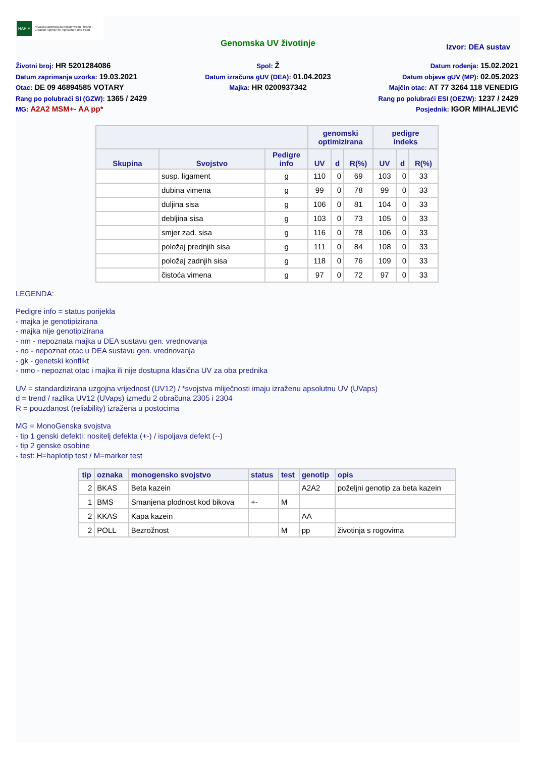HAPIH Hrvatska agencija za poljoprivredu i hranu | Croatian Agency for Agriculture and Food
Genomska UV životinje
Izvor: DEA sustav
Životni broj: HR 5201284086
Datum zaprimanja uzorka: 19.03.2021
Otac: DE 09 46894585 VOTARY
Rang po polubraći SI (GZW): 1365 / 2429
MG: A2A2 MSM+- AA pp*
Spol: Ž
Datum izračuna gUV (DEA): 01.04.2023
Majka: HR 0200937342
Datum rođenja: 15.02.2021
Datum objave gUV (MP): 02.05.2023
Majčin otac: AT 77 3264 118 VENEDIG
Rang po polubraći ESI (OEZW): 1237 / 2429
Posjednik: IGOR MIHALJEVIĆ
| | | | genomski optimizirana | | | pedigre indeks | | |
| --- | --- | --- | --- | --- | --- | --- | --- | --- |
| Skupina | Svojstvo | Pedigre info | UV | d | R(%) | UV | d | R(%) |
| | susp. ligament | g | 110 | 0 | 69 | 103 | 0 | 33 |
| | dubina vimena | g | 99 | 0 | 78 | 99 | 0 | 33 |
| | duljina sisa | g | 106 | 0 | 81 | 104 | 0 | 33 |
| | debljina sisa | g | 103 | 0 | 73 | 105 | 0 | 33 |
| | smjer zad. sisa | g | 116 | 0 | 78 | 106 | 0 | 33 |
| | položaj prednjih sisa | g | 111 | 0 | 84 | 108 | 0 | 33 |
| | položaj zadnjih sisa | g | 118 | 0 | 76 | 109 | 0 | 33 |
| | čistoća vimena | g | 97 | 0 | 72 | 97 | 0 | 33 |
LEGENDA:
Pedigre info = status porijekla
- majka je genotipizirana
- majka nije genotipizirana
- nm - nepoznata majka u DEA sustavu gen. vrednovanja
- no - nepoznat otac u DEA sustavu gen. vrednovanja
- gk - genetski konflikt
- nmo - nepoznat otac i majka ili nije dostupna klasična UV za oba prednika
UV = standardizirana uzgojna vrijednost (UV12) / *svojstva mliječnosti imaju izraženu apsolutnu UV (UVaps)
d = trend / razlika UV12 (UVaps) između 2 obračuna 2305 i 2304
R = pouzdanost (reliability) izražena u postocima
MG = MonoGenska svojstva
- tip 1 genski defekti: nositelj defekta (+-) / ispoljava defekt (--)
- tip 2 genske osobine
- test: H=haplotip test / M=marker test
| tip | oznaka | monogensko svojstvo | status | test | genotip | opis |
| --- | --- | --- | --- | --- | --- | --- |
| 2 | BKAS | Beta kazein | | | A2A2 | poželjni genotip za beta kazein |
| 1 | BMS | Smanjena plodnost kod bikova | +- | M | | |
| 2 | KKAS | Kapa kazein | | | AA | |
| 2 | POLL | Bezrožnost | | M | pp | životinja s rogovima |